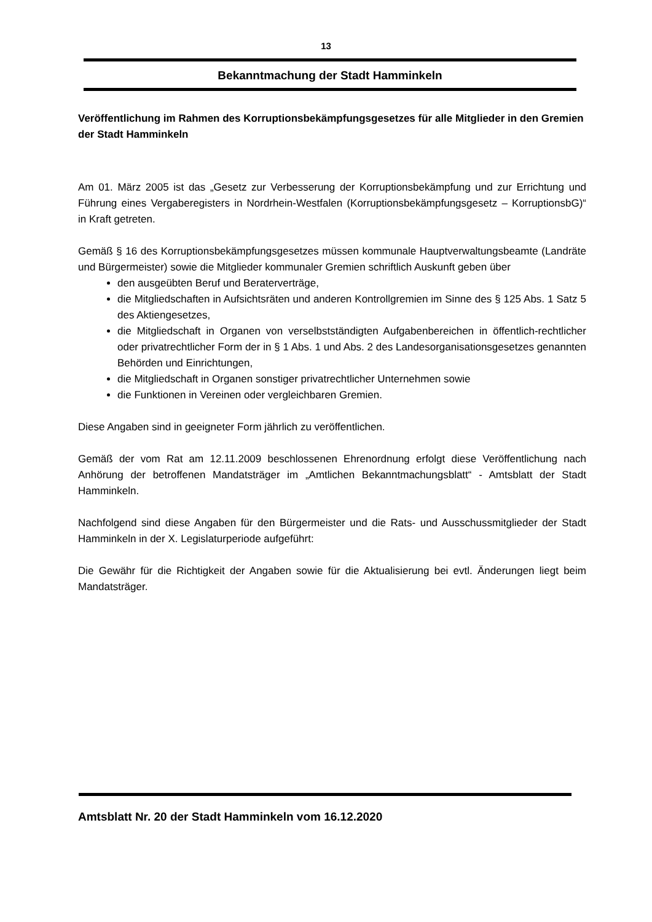13
Bekanntmachung der Stadt Hamminkeln
Veröffentlichung im Rahmen des Korruptionsbekämpfungsgesetzes für alle Mitglieder in den Gremien der Stadt Hamminkeln
Am 01. März 2005 ist das „Gesetz zur Verbesserung der Korruptionsbekämpfung und zur Errichtung und Führung eines Vergaberegisters in Nordrhein-Westfalen (Korruptionsbekämpfungsgesetz – KorruptionsbG)“ in Kraft getreten.
Gemäß § 16 des Korruptionsbekämpfungsgesetzes müssen kommunale Hauptverwaltungsbeamte (Landräte und Bürgermeister) sowie die Mitglieder kommunaler Gremien schriftlich Auskunft geben über
den ausgeübten Beruf und Beraterverträge,
die Mitgliedschaften in Aufsichtsräten und anderen Kontrollgremien im Sinne des § 125 Abs. 1 Satz 5 des Aktiengesetzes,
die Mitgliedschaft in Organen von verselbstständigten Aufgabenbereichen in öffentlich-rechtlicher oder privatrechtlicher Form der in § 1 Abs. 1 und Abs. 2 des Landesorganisationsgesetzes genannten Behörden und Einrichtungen,
die Mitgliedschaft in Organen sonstiger privatrechtlicher Unternehmen sowie
die Funktionen in Vereinen oder vergleichbaren Gremien.
Diese Angaben sind in geeigneter Form jährlich zu veröffentlichen.
Gemäß der vom Rat am 12.11.2009 beschlossenen Ehrenordnung erfolgt diese Veröffentlichung nach Anhörung der betroffenen Mandatsträger im „Amtlichen Bekanntmachungsblatt“ - Amtsblatt der Stadt Hamminkeln.
Nachfolgend sind diese Angaben für den Bürgermeister und die Rats- und Ausschussmitglieder der Stadt Hamminkeln in der X. Legislaturperiode aufgeführt:
Die Gewähr für die Richtigkeit der Angaben sowie für die Aktualisierung bei evtl. Änderungen liegt beim Mandatsträger.
Amtsblatt Nr. 20 der Stadt Hamminkeln vom 16.12.2020